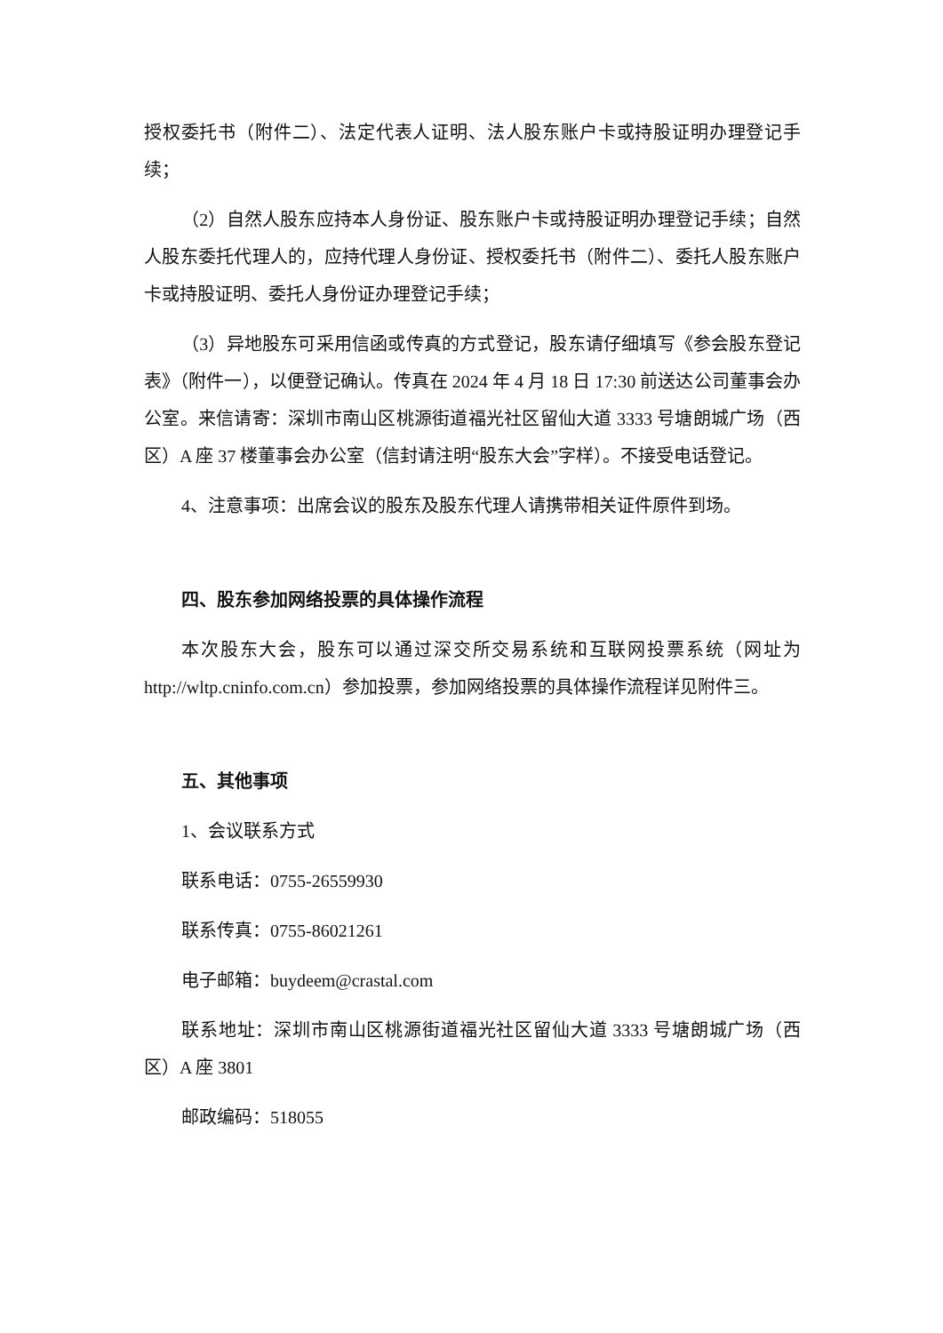授权委托书（附件二）、法定代表人证明、法人股东账户卡或持股证明办理登记手续；
（2）自然人股东应持本人身份证、股东账户卡或持股证明办理登记手续；自然人股东委托代理人的，应持代理人身份证、授权委托书（附件二）、委托人股东账户卡或持股证明、委托人身份证办理登记手续；
（3）异地股东可采用信函或传真的方式登记，股东请仔细填写《参会股东登记表》（附件一），以便登记确认。传真在 2024 年 4 月 18 日 17:30 前送达公司董事会办公室。来信请寄：深圳市南山区桃源街道福光社区留仙大道 3333 号塘朗城广场（西区）A 座 37 楼董事会办公室（信封请注明“股东大会”字样）。不接受电话登记。
4、注意事项：出席会议的股东及股东代理人请携带相关证件原件到场。
四、股东参加网络投票的具体操作流程
本次股东大会，股东可以通过深交所交易系统和互联网投票系统（网址为 http://wltp.cninfo.com.cn）参加投票，参加网络投票的具体操作流程详见附件三。
五、其他事项
1、会议联系方式
联系电话：0755-26559930
联系传真：0755-86021261
电子邮箱：buydeem@crastal.com
联系地址：深圳市南山区桃源街道福光社区留仙大道 3333 号塘朗城广场（西区）A 座 3801
邮政编码：518055